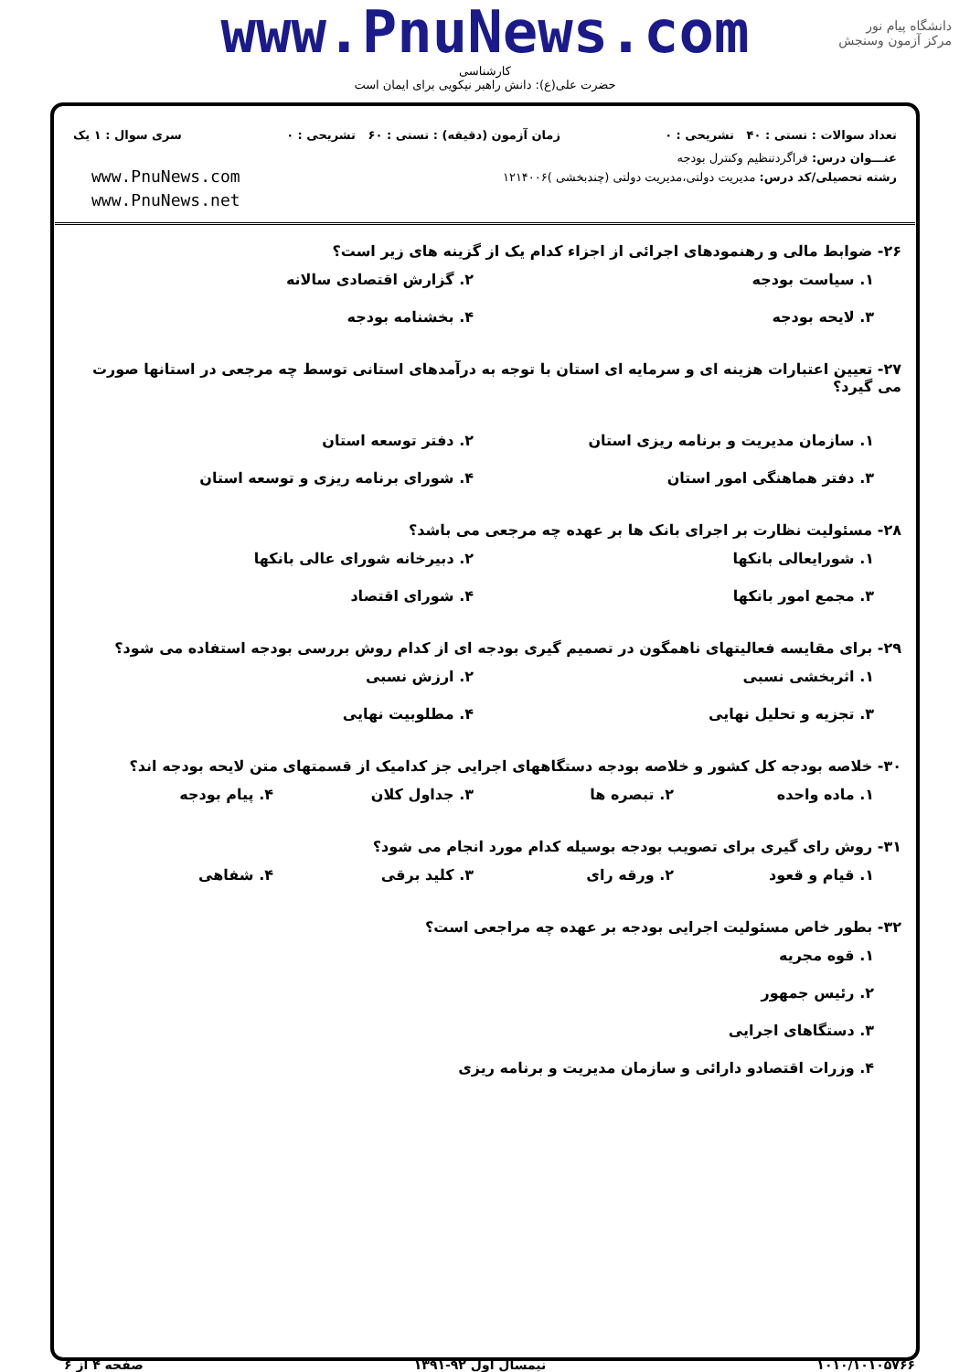www.PnuNews.com
کارشناسی
حضرت علی(ع): دانش راهبر نیکویی برای ایمان است
دانشگاه پیام نور
مرکز آزمون وسنجش
تعداد سوالات : تستی : ۴۰ تشریحی : ۰ زمان آزمون (دقیقه) : تستی : ۶۰ تشریحی : ۰ سری سوال : ۱ یک
عنـــوان درس: فراگردتنظیم وکنترل بودجه
رشته تحصیلی/کد درس: مدیریت دولتی،مدیریت دولتی (چندبخشی )۱۲۱۴۰۰۶
www.PnuNews.com
www.PnuNews.net
۲۶- ضوابط مالی و رهنمودهای اجرائی از اجزاء کدام یک از گزینه های زیر است؟
۱. سیاست بودجه ۲. گزارش اقتصادی سالانه ۳. لایحه بودجه ۴. بخشنامه بودجه
۲۷- تعیین اعتبارات هزینه ای و سرمایه ای استان با توجه به درآمدهای استانی توسط چه مرجعی در استانها صورت می گیرد؟
۱. سازمان مدیریت و برنامه ریزی استان ۲. دفتر توسعه استان ۳. دفتر هماهنگی امور استان ۴. شورای برنامه ریزی و توسعه استان
۲۸- مسئولیت نظارت بر اجرای بانک ها بر عهده چه مرجعی می باشد؟
۱. شورایعالی بانکها ۲. دبیرخانه شورای عالی بانکها ۳. مجمع امور بانکها ۴. شورای اقتصاد
۲۹- برای مقایسه فعالیتهای ناهمگون در تصمیم گیری بودجه ای از کدام روش بررسی بودجه استفاده می شود؟
۱. اثربخشی نسبی ۲. ارزش نسبی ۳. تجزیه و تحلیل نهایی ۴. مطلوبیت نهایی
۳۰- خلاصه بودجه کل کشور و خلاصه بودجه دستگاههای اجرایی جز کدامیک از قسمتهای متن لایحه بودجه اند؟
۱. ماده واحده ۲. تبصره ها ۳. جداول کلان ۴. پیام بودجه
۳۱- روش رای گیری برای تصویب بودجه بوسیله کدام مورد انجام می شود؟
۱. قیام و قعود ۲. ورقه رای ۳. کلید برقی ۴. شفاهی
۳۲- بطور خاص مسئولیت اجرایی بودجه بر عهده چه مراجعی است؟
۱. قوه مجریه ۲. رئیس جمهور ۳. دستگاهای اجرایی ۴. وزرات اقتصادو دارائی و سازمان مدیریت و برنامه ریزی
۱۰۱۰/۱۰۱۰۵۷۶۶ نیمسال اول ۹۲-۱۳۹۱ صفحه ۴ از ۶